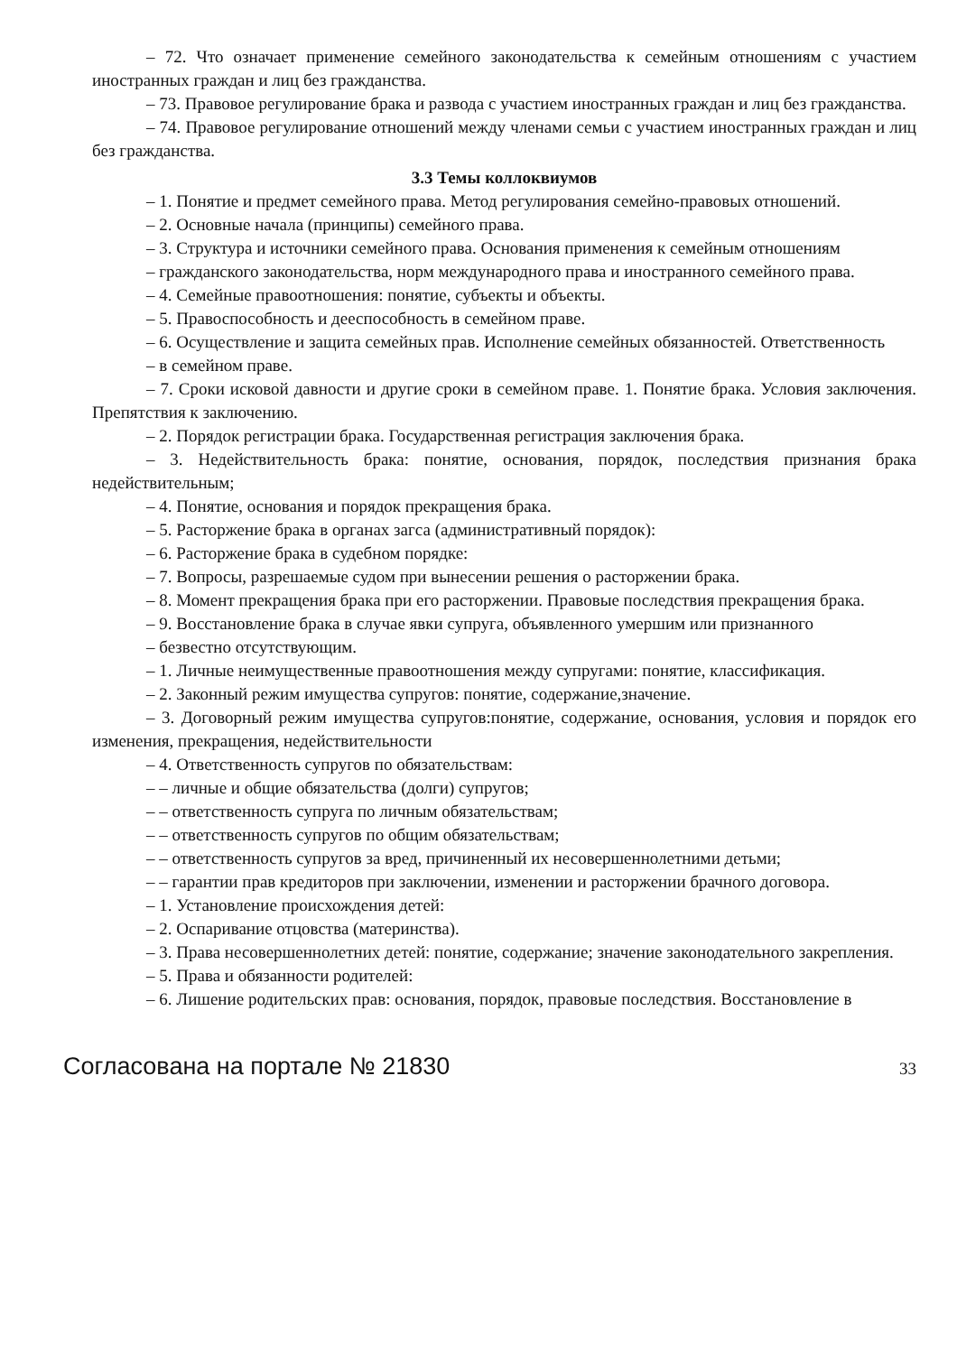– 72. Что означает применение семейного законодательства к семейным отношениям с участием иностранных граждан и лиц без гражданства.
– 73. Правовое регулирование брака и развода с участием иностранных граждан и лиц без гражданства.
– 74. Правовое регулирование отношений между членами семьи с участием иностранных граждан и лиц без гражданства.
3.3 Темы коллоквиумов
– 1. Понятие и предмет семейного права. Метод регулирования семейно-правовых отношений.
– 2. Основные начала (принципы) семейного права.
– 3. Структура и источники семейного права. Основания применения к семейным отношениям
– гражданского законодательства, норм международного права и иностранного семейного права.
– 4. Семейные правоотношения: понятие, субъекты и объекты.
– 5. Правоспособность и дееспособность в семейном праве.
– 6. Осуществление и защита семейных прав. Исполнение семейных обязанностей. Ответственность
– в семейном праве.
– 7. Сроки исковой давности и другие сроки в семейном праве. 1. Понятие брака. Условия заключения. Препятствия к заключению.
– 2. Порядок регистрации брака. Государственная регистрация заключения брака.
– 3. Недействительность брака: понятие, основания, порядок, последствия признания брака недействительным;
– 4. Понятие, основания и порядок прекращения брака.
– 5. Расторжение брака в органах загса (административный порядок):
– 6. Расторжение брака в судебном порядке:
– 7. Вопросы, разрешаемые судом при вынесении решения о расторжении брака.
– 8. Момент прекращения брака при его расторжении. Правовые последствия прекращения брака.
– 9. Восстановление брака в случае явки супруга, объявленного умершим или признанного
– безвестно отсутствующим.
– 1. Личные неимущественные правоотношения между супругами: понятие, классификация.
– 2. Законный режим имущества супругов: понятие, содержание,значение.
– 3. Договорный режим имущества супругов:понятие, содержание, основания, условия и порядок его изменения, прекращения, недействительности
– 4. Ответственность супругов по обязательствам:
– – личные и общие обязательства (долги) супругов;
– – ответственность супруга по личным обязательствам;
– – ответственность супругов по общим обязательствам;
– – ответственность супругов за вред, причиненный их несовершеннолетними детьми;
– – гарантии прав кредиторов при заключении, изменении и расторжении брачного договора.
– 1. Установление происхождения детей:
– 2. Оспаривание отцовства (материнства).
– 3. Права несовершеннолетних детей: понятие, содержание; значение законодательного закрепления.
– 5. Права и обязанности родителей:
– 6. Лишение родительских прав: основания, порядок, правовые последствия. Восстановление в
Согласована на портале № 21830 33